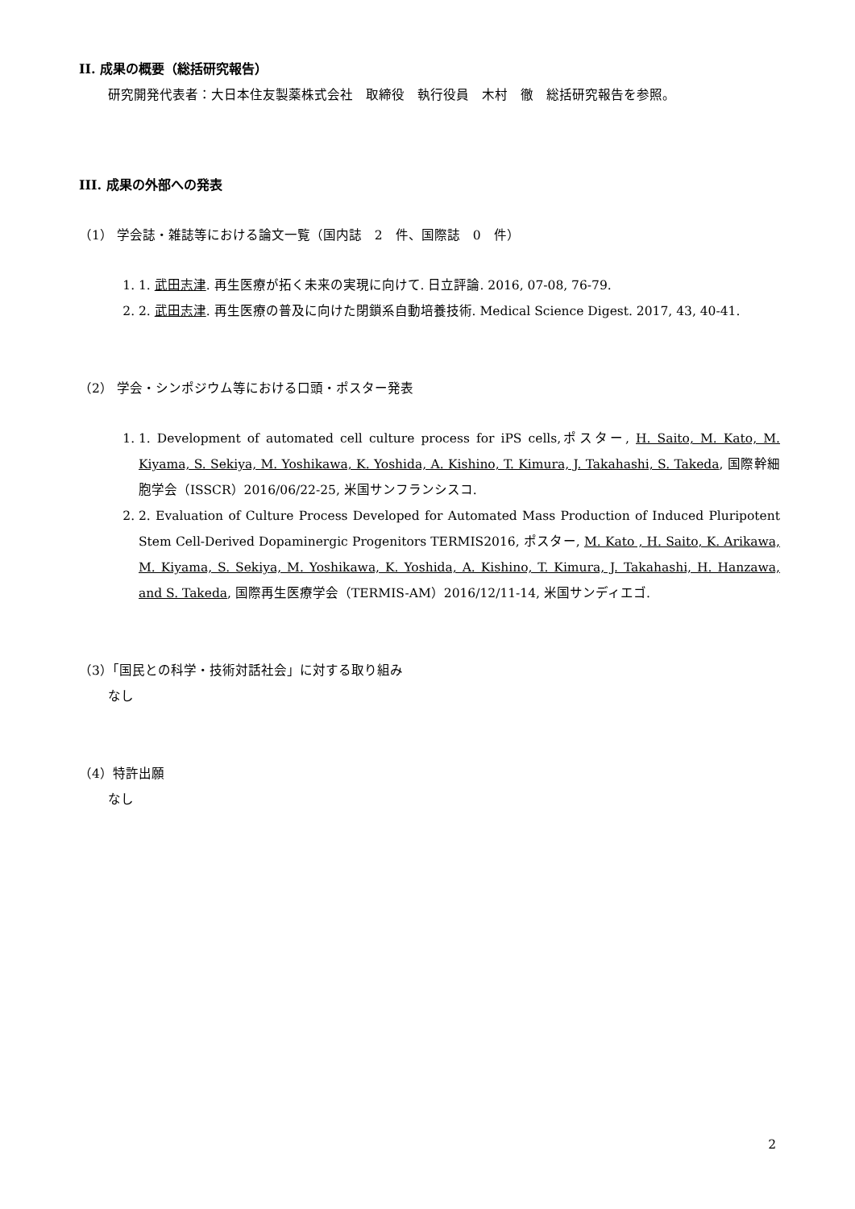II. 成果の概要（総括研究報告）
研究開発代表者：大日本住友製薬株式会社　取締役　執行役員　木村　徹　総括研究報告を参照。
III. 成果の外部への発表
（1） 学会誌・雑誌等における論文一覧（国内誌　2　件、国際誌　0　件）
1. 1. 武田志津. 再生医療が拓く未来の実現に向けて. 日立評論. 2016, 07-08, 76-79.
2. 2. 武田志津. 再生医療の普及に向けた閉鎖系自動培養技術. Medical Science Digest. 2017, 43, 40-41.
（2） 学会・シンポジウム等における口頭・ポスター発表
1. 1. Development of automated cell culture process for iPS cells,ポスター, H. Saito, M. Kato, M. Kiyama, S. Sekiya, M. Yoshikawa, K. Yoshida, A. Kishino, T. Kimura, J. Takahashi, S. Takeda, 国際幹細胞学会（ISSCR）2016/06/22-25, 米国サンフランシスコ.
2. 2. Evaluation of Culture Process Developed for Automated Mass Production of Induced Pluripotent Stem Cell-Derived Dopaminergic Progenitors TERMIS2016, ポスター, M. Kato , H. Saito, K. Arikawa, M. Kiyama, S. Sekiya, M. Yoshikawa, K. Yoshida, A. Kishino, T. Kimura, J. Takahashi, H. Hanzawa, and S. Takeda, 国際再生医療学会（TERMIS-AM）2016/12/11-14, 米国サンディエゴ.
（3）「国民との科学・技術対話社会」に対する取り組み
なし
（4）特許出願
なし
2